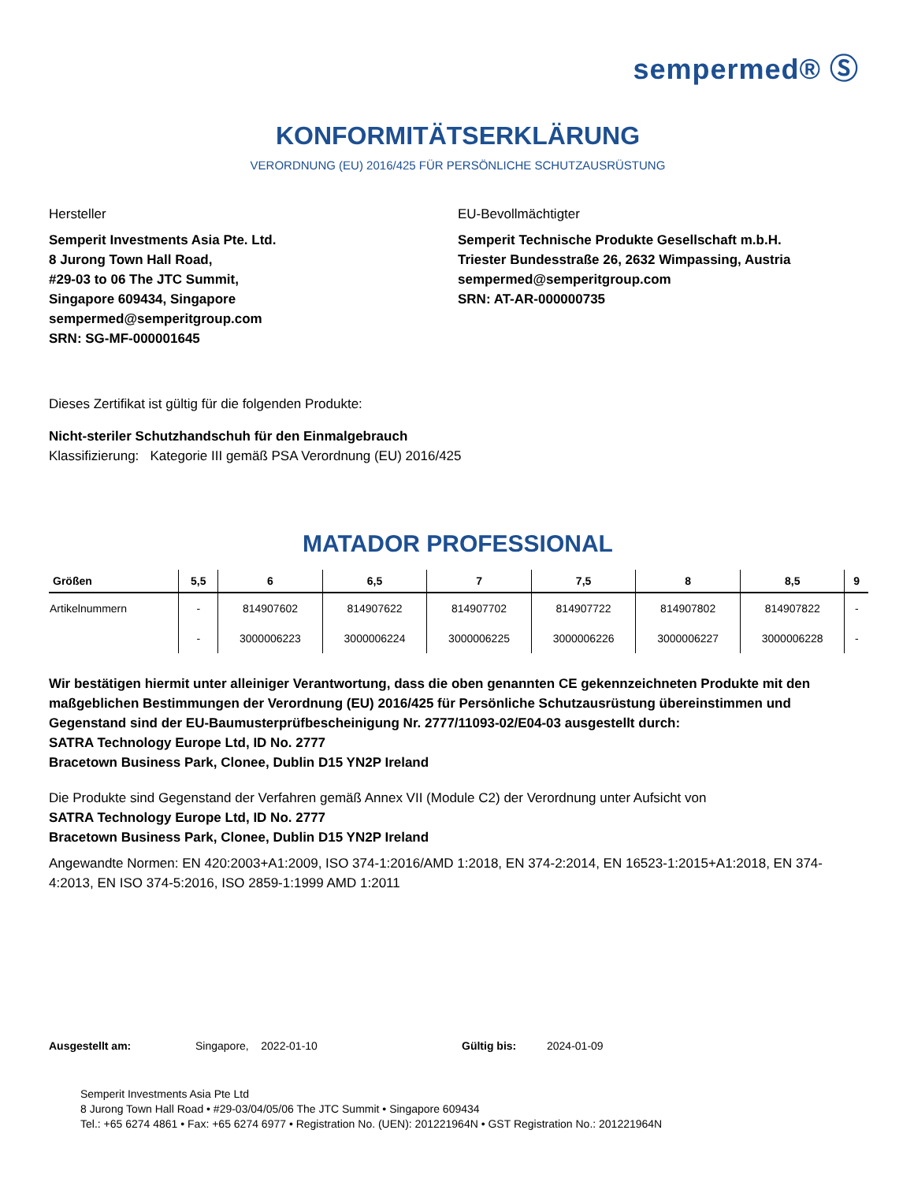sempermed® Ⓢ
KONFORMITÄTSERKLÄRUNG
VERORDNUNG (EU) 2016/425 FÜR PERSÖNLICHE SCHUTZAUSRÜSTUNG
Hersteller
Semperit Investments Asia Pte. Ltd.
8 Jurong Town Hall Road,
#29-03 to 06 The JTC Summit,
Singapore 609434, Singapore
sempermed@semperitgroup.com
SRN: SG-MF-000001645
EU-Bevollmächtigter
Semperit Technische Produkte Gesellschaft m.b.H.
Triester Bundesstraße 26, 2632 Wimpassing, Austria
sempermed@semperitgroup.com
SRN: AT-AR-000000735
Dieses Zertifikat ist gültig für die folgenden Produkte:
Nicht-steriler Schutzhandschuh für den Einmalgebrauch
Klassifizierung: Kategorie III gemäß PSA Verordnung (EU) 2016/425
MATADOR PROFESSIONAL
| Größen | 5,5 | 6 | 6,5 | 7 | 7,5 | 8 | 8,5 | 9 |
| --- | --- | --- | --- | --- | --- | --- | --- | --- |
| Artikelnummern | - | 814907602 | 814907622 | 814907702 | 814907722 | 814907802 | 814907822 | - |
| | - | 3000006223 | 3000006224 | 3000006225 | 3000006226 | 3000006227 | 3000006228 | - |
Wir bestätigen hiermit unter alleiniger Verantwortung, dass die oben genannten CE gekennzeichneten Produkte mit den maßgeblichen Bestimmungen der Verordnung (EU) 2016/425 für Persönliche Schutzausrüstung übereinstimmen und Gegenstand sind der EU-Baumusterprüfbescheinigung Nr. 2777/11093-02/E04-03 ausgestellt durch:
SATRA Technology Europe Ltd, ID No. 2777
Bracetown Business Park, Clonee, Dublin D15 YN2P Ireland
Die Produkte sind Gegenstand der Verfahren gemäß Annex VII (Module C2) der Verordnung unter Aufsicht von
SATRA Technology Europe Ltd, ID No. 2777
Bracetown Business Park, Clonee, Dublin D15 YN2P Ireland
Angewandte Normen: EN 420:2003+A1:2009, ISO 374-1:2016/AMD 1:2018, EN 374-2:2014, EN 16523-1:2015+A1:2018, EN 374-4:2013, EN ISO 374-5:2016, ISO 2859-1:1999 AMD 1:2011
Ausgestellt am: Singapore, 2022-01-10 Gültig bis: 2024-01-09
Semperit Investments Asia Pte Ltd
8 Jurong Town Hall Road • #29-03/04/05/06 The JTC Summit • Singapore 609434
Tel.: +65 6274 4861 • Fax: +65 6274 6977 • Registration No. (UEN): 201221964N • GST Registration No.: 201221964N